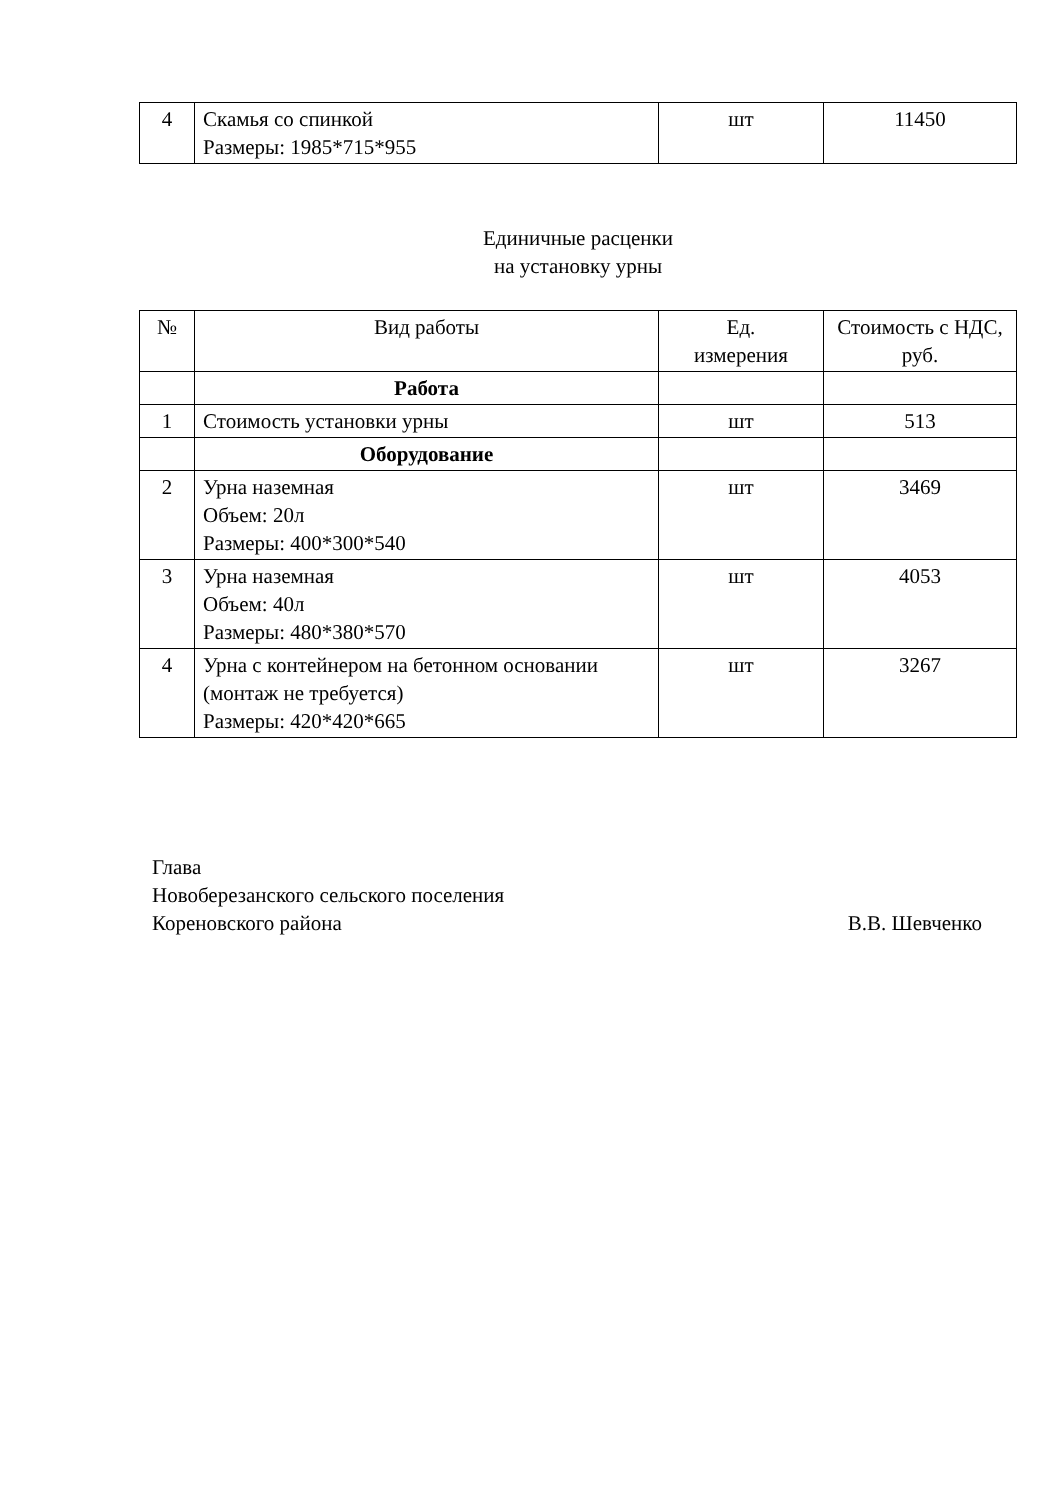| 4 | Скамья со спинкой Размеры: 1985*715*955 | шт | 11450 |
Единичные расценки
на установку урны
| № | Вид работы | Ед. измерения | Стоимость с НДС, руб. |
| --- | --- | --- | --- |
| | Работа | | |
| 1 | Стоимость установки урны | шт | 513 |
| | Оборудование | | |
| 2 | Урна наземная Объем: 20л Размеры: 400*300*540 | шт | 3469 |
| 3 | Урна наземная Объем: 40л Размеры: 480*380*570 | шт | 4053 |
| 4 | Урна с контейнером на бетонном основании (монтаж не требуется) Размеры: 420*420*665 | шт | 3267 |
Глава
Новоберезанского сельского поселения
Кореновского района В.В. Шевченко